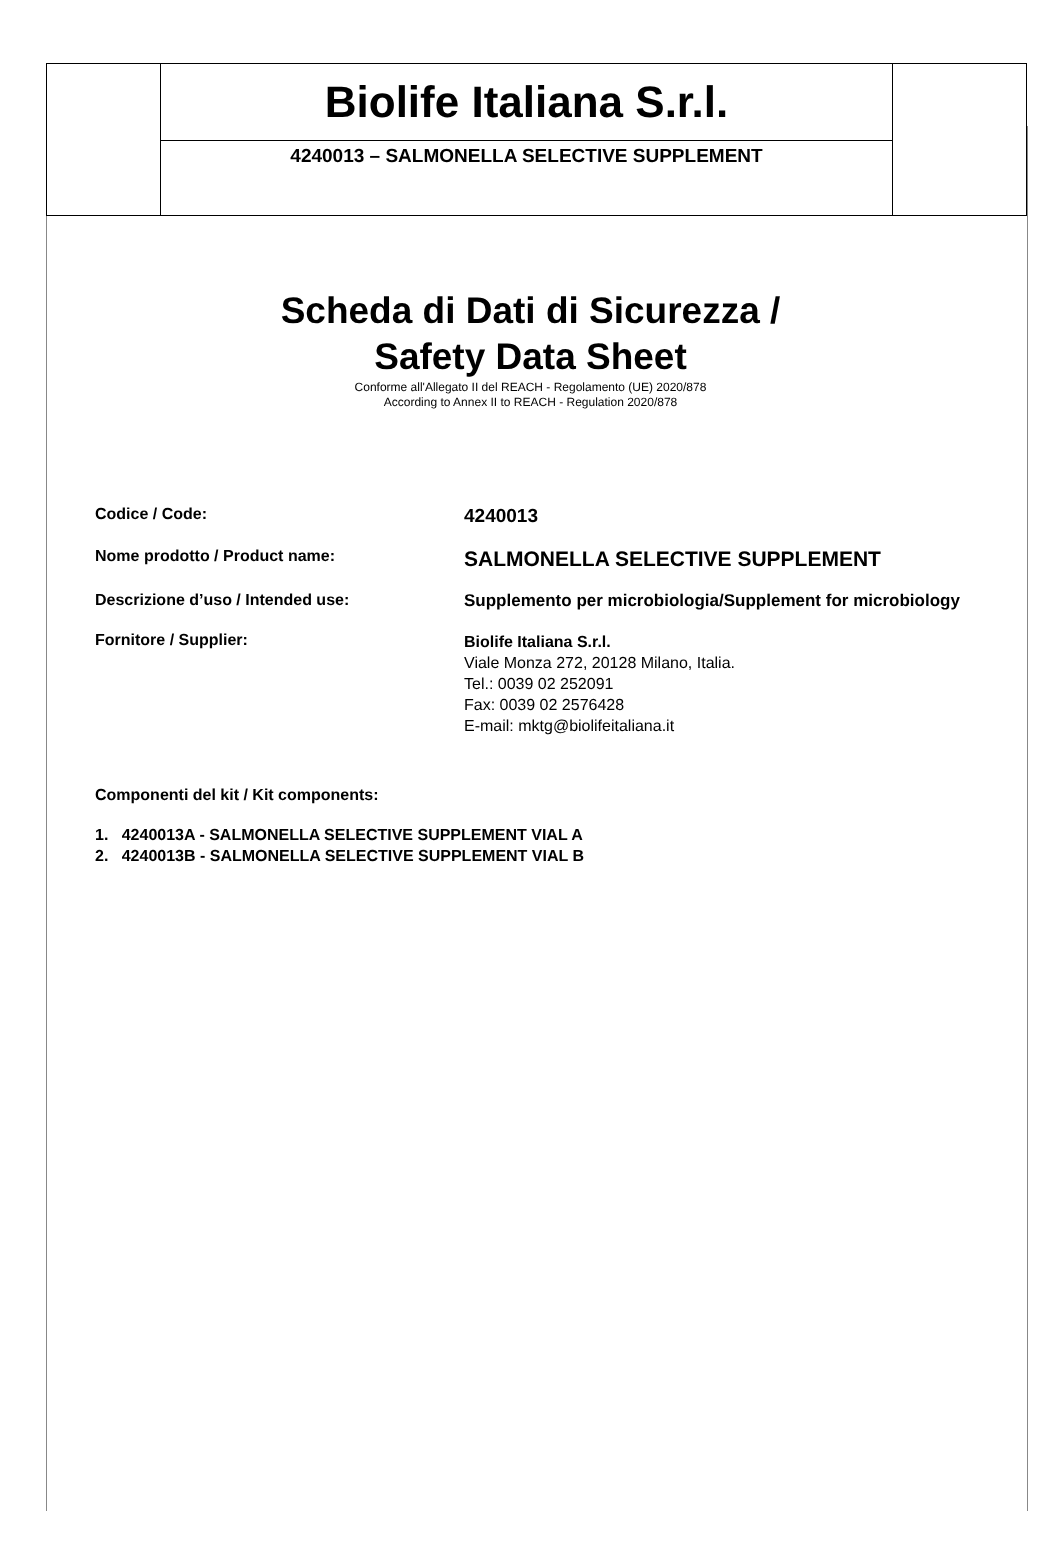| | Biolife Italiana S.r.l. | |
| | 4240013 – SALMONELLA SELECTIVE SUPPLEMENT | |
Scheda di Dati di Sicurezza /
Safety Data Sheet
Conforme all'Allegato II del REACH - Regolamento (UE) 2020/878
According to Annex II to REACH - Regulation 2020/878
| Codice / Code: | 4240013 |
| Nome prodotto / Product name: | SALMONELLA SELECTIVE SUPPLEMENT |
| Descrizione d’uso / Intended use: | Supplemento per microbiologia/Supplement for microbiology |
| Fornitore / Supplier: | Biolife Italiana S.r.l. Viale Monza 272, 20128 Milano, Italia. Tel.: 0039 02 252091 Fax: 0039 02 2576428 E-mail: mktg@biolifeitaliana.it |
| Componenti del kit / Kit components: | |
1. 4240013A - SALMONELLA SELECTIVE SUPPLEMENT VIAL A
2. 4240013B - SALMONELLA SELECTIVE SUPPLEMENT VIAL B